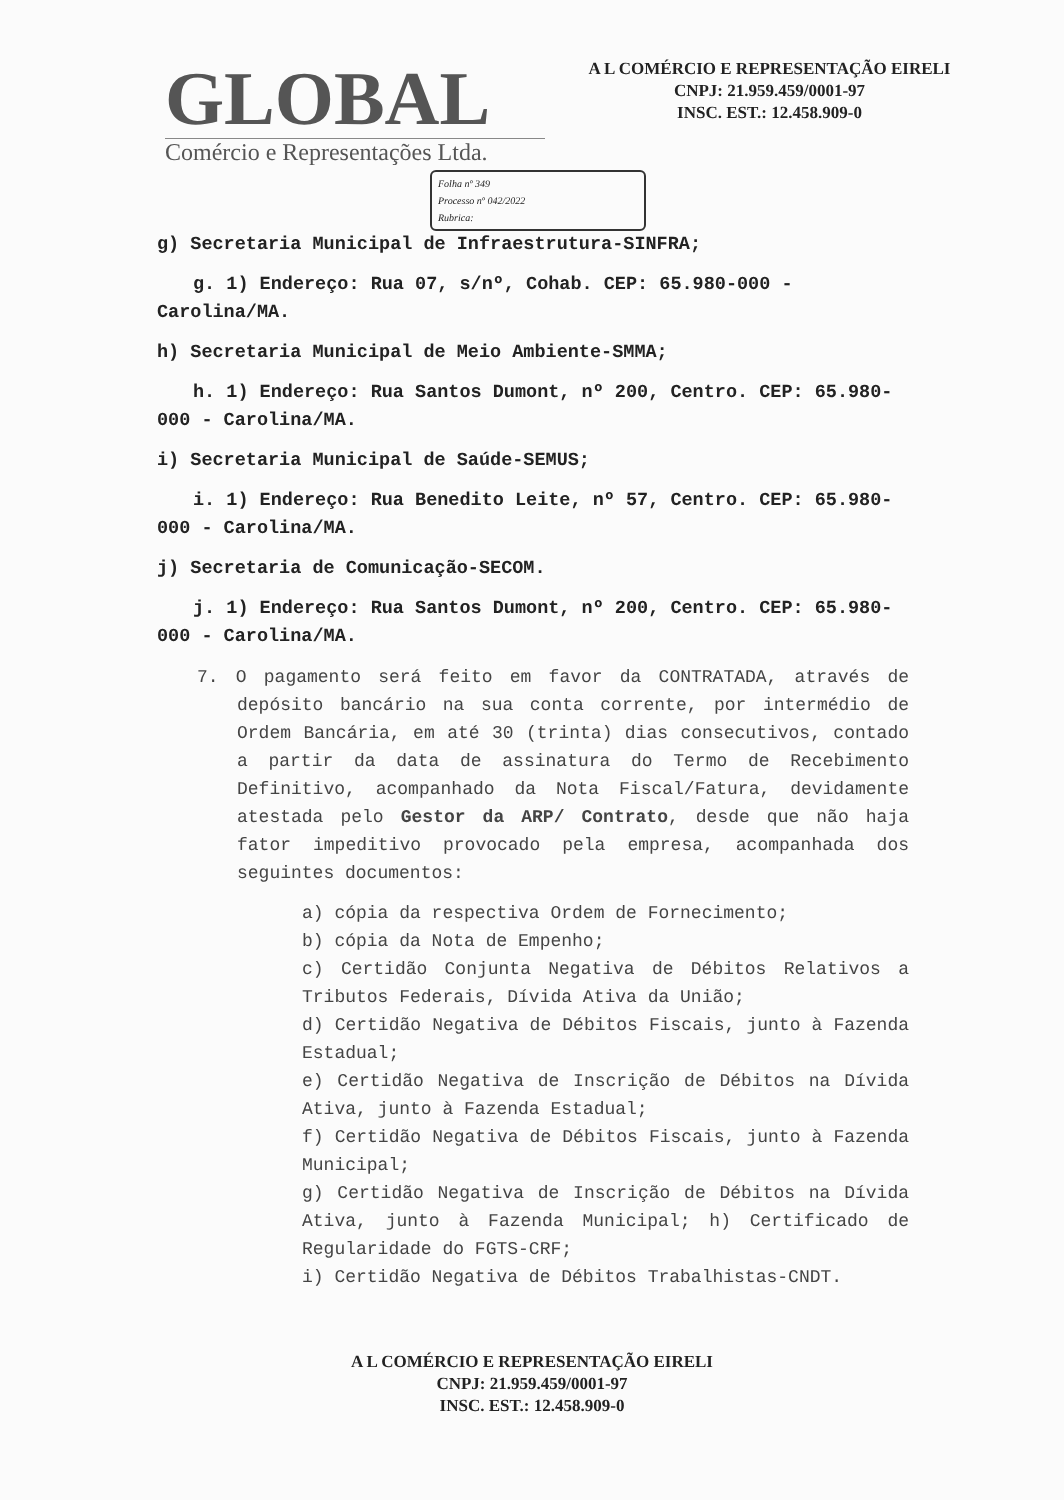GLOBAL
Comércio e Representações Ltda.
A L COMÉRCIO E REPRESENTAÇÃO EIRELI
CNPJ: 21.959.459/0001-97
INSC. EST.: 12.458.909-0
Folha nº 349
Processo nº 042/2022
Rubrica:
g) Secretaria Municipal de Infraestrutura-SINFRA;
g. 1) Endereço: Rua 07, s/nº, Cohab. CEP: 65.980-000 - Carolina/MA.
h) Secretaria Municipal de Meio Ambiente-SMMA;
h. 1) Endereço: Rua Santos Dumont, nº 200, Centro. CEP: 65.980-000 - Carolina/MA.
i) Secretaria Municipal de Saúde-SEMUS;
i. 1) Endereço: Rua Benedito Leite, nº 57, Centro. CEP: 65.980-000 - Carolina/MA.
j) Secretaria de Comunicação-SECOM.
j. 1) Endereço: Rua Santos Dumont, nº 200, Centro. CEP: 65.980-000 - Carolina/MA.
7. O pagamento será feito em favor da CONTRATADA, através de depósito bancário na sua conta corrente, por intermédio de Ordem Bancária, em até 30 (trinta) dias consecutivos, contado a partir da data de assinatura do Termo de Recebimento Definitivo, acompanhado da Nota Fiscal/Fatura, devidamente atestada pelo Gestor da ARP/ Contrato, desde que não haja fator impeditivo provocado pela empresa, acompanhada dos seguintes documentos:
a) cópia da respectiva Ordem de Fornecimento;
b) cópia da Nota de Empenho;
c) Certidão Conjunta Negativa de Débitos Relativos a Tributos Federais, Dívida Ativa da União;
d) Certidão Negativa de Débitos Fiscais, junto à Fazenda Estadual;
e) Certidão Negativa de Inscrição de Débitos na Dívida Ativa, junto à Fazenda Estadual;
f) Certidão Negativa de Débitos Fiscais, junto à Fazenda Municipal;
g) Certidão Negativa de Inscrição de Débitos na Dívida Ativa, junto à Fazenda Municipal; h) Certificado de Regularidade do FGTS-CRF;
i) Certidão Negativa de Débitos Trabalhistas-CNDT.
A L COMÉRCIO E REPRESENTAÇÃO EIRELI
CNPJ: 21.959.459/0001-97
INSC. EST.: 12.458.909-0